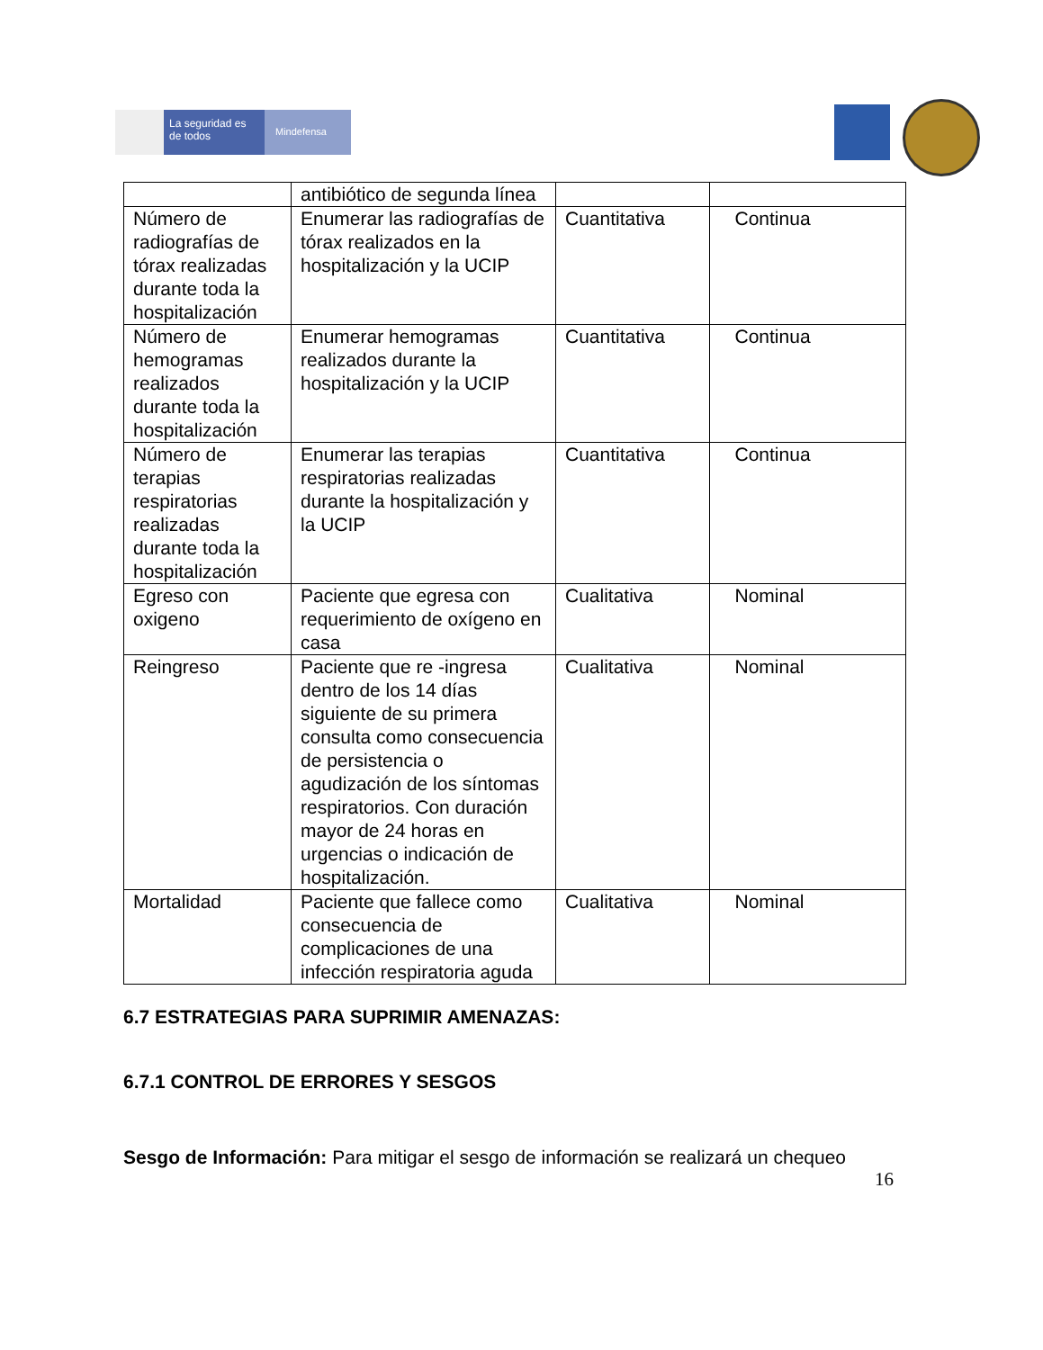La seguridad es de todos
Mindefensa
| | antibiótico de segunda línea | | |
| Número de radiografías de tórax realizadas durante toda la hospitalización | Enumerar las radiografías de tórax realizados en la hospitalización y la UCIP | Cuantitativa | Continua |
| Número de hemogramas realizados durante toda la hospitalización | Enumerar hemogramas realizados durante la hospitalización y la UCIP | Cuantitativa | Continua |
| Número de terapias respiratorias realizadas durante toda la hospitalización | Enumerar las terapias respiratorias realizadas durante la hospitalización y la UCIP | Cuantitativa | Continua |
| Egreso con oxigeno | Paciente que egresa con requerimiento de oxígeno en casa | Cualitativa | Nominal |
| Reingreso | Paciente que re -ingresa dentro de los 14 días siguiente de su primera consulta como consecuencia de persistencia o agudización de los síntomas respiratorios. Con duración mayor de 24 horas en urgencias o indicación de hospitalización. | Cualitativa | Nominal |
| Mortalidad | Paciente que fallece como consecuencia de complicaciones de una infección respiratoria aguda | Cualitativa | Nominal |
6.7 ESTRATEGIAS PARA SUPRIMIR AMENAZAS:
6.7.1 CONTROL DE ERRORES Y SESGOS
Sesgo de Información: Para mitigar el sesgo de información se realizará un chequeo
16